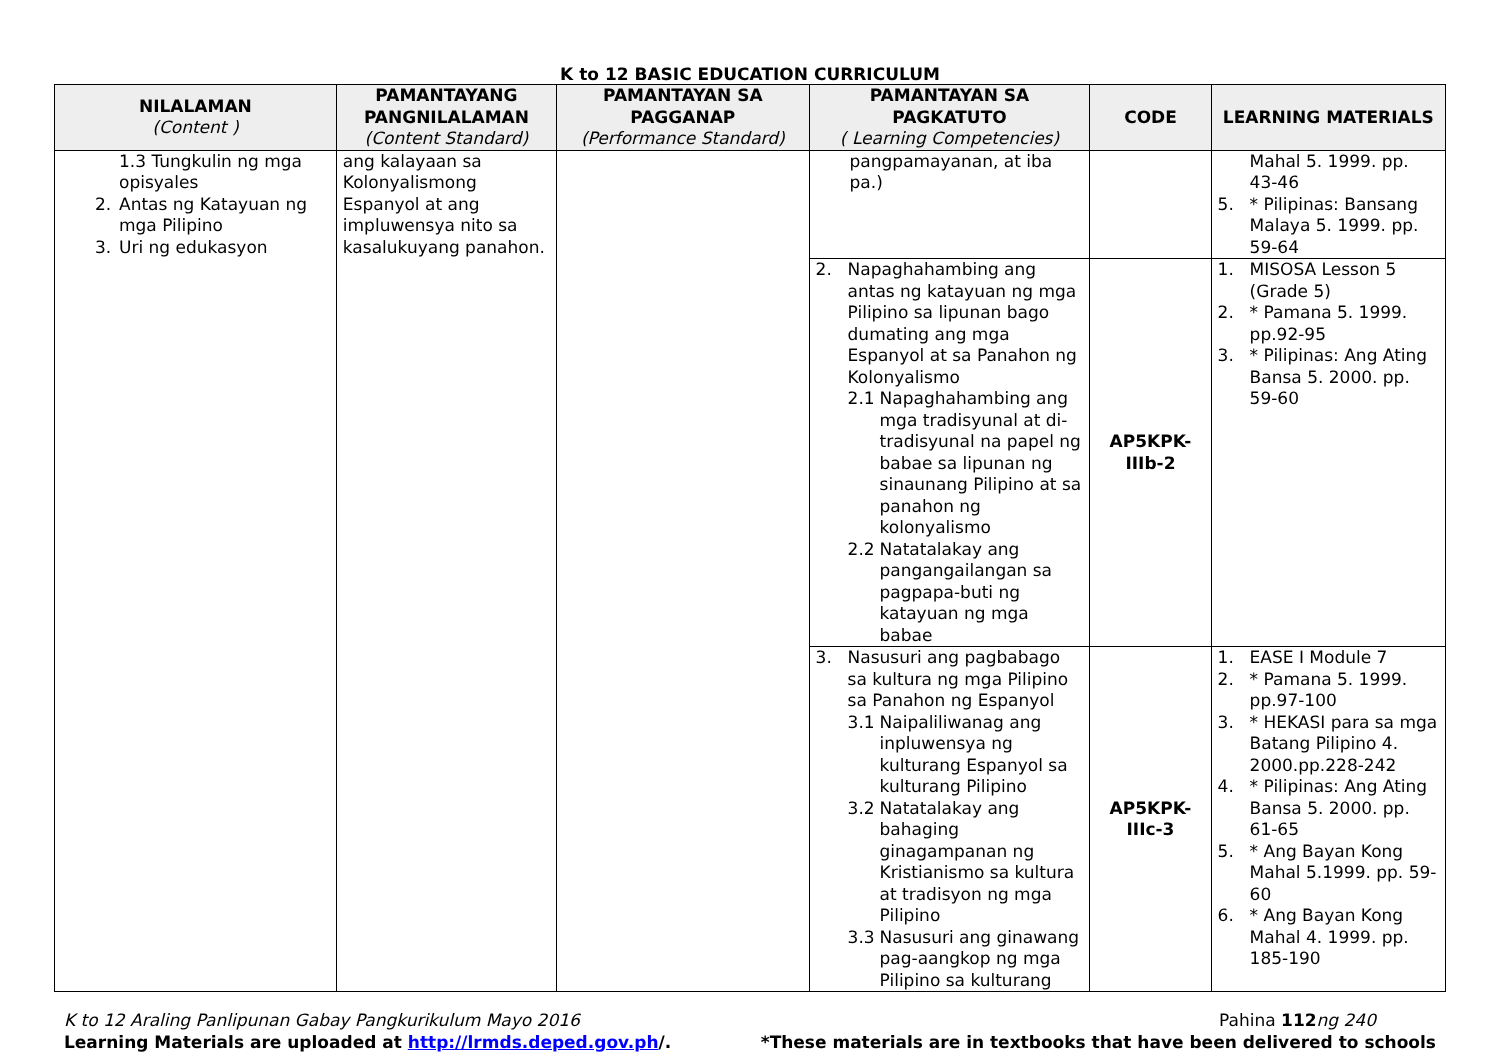K to 12 BASIC EDUCATION CURRICULUM
| NILALAMAN (Content ) | PAMANTAYANG PANGNILALAMAN (Content Standard) | PAMANTAYAN SA PAGGANAP (Performance Standard) | PAMANTAYAN SA PAGKATUTO ( Learning Competencies) | CODE | LEARNING MATERIALS |
| --- | --- | --- | --- | --- | --- |
| 1.3 Tungkulin ng mga opisyales 2. Antas ng Katayuan ng mga Pilipino 3. Uri ng edukasyon | ang kalayaan sa Kolonyalismong Espanyol at ang impluwensya nito sa kasalukuyang panahon. | | pangpamayanan, at iba pa.) | | Mahal 5. 1999. pp. 43-46 5. * Pilipinas: Bansang Malaya 5. 1999. pp. 59-64 |
| | | | 2. Napaghahambing ang antas ng katayuan ng mga Pilipino sa lipunan bago dumating ang mga Espanyol at sa Panahon ng Kolonyalismo 2.1 Napaghahambing ang mga tradisyunal at di-tradisyunal na papel ng babae sa lipunan ng sinaunang Pilipino at sa panahon ng kolonyalismo 2.2 Natatalakay ang pangangailangan sa pagpapa-buti ng katayuan ng mga babae | AP5KPK-IIIb-2 | 1. MISOSA Lesson 5 (Grade 5) 2. * Pamana 5. 1999. pp.92-95 3. * Pilipinas: Ang Ating Bansa 5. 2000. pp. 59-60 |
| | | | 3. Nasusuri ang pagbabago sa kultura ng mga Pilipino sa Panahon ng Espanyol 3.1 Naipaliliwanag ang inpluwensya ng kulturang Espanyol sa kulturang Pilipino 3.2 Natatalakay ang bahaging ginagampanan ng Kristianismo sa kultura at tradisyon ng mga Pilipino 3.3 Nasusuri ang ginawang pag-aangkop ng mga Pilipino sa kulturang | AP5KPK-IIIc-3 | 1. EASE I Module 7 2. * Pamana 5. 1999. pp.97-100 3. * HEKASI para sa mga Batang Pilipino 4. 2000.pp.228-242 4. * Pilipinas: Ang Ating Bansa 5. 2000. pp. 61-65 5. * Ang Bayan Kong Mahal 5.1999. pp. 59-60 6. * Ang Bayan Kong Mahal 4. 1999. pp. 185-190 |
K to 12 Araling Panlipunan Gabay Pangkurikulum Mayo 2016 Pahina 112 ng 240
Learning Materials are uploaded at http://lrmds.deped.gov.ph/. *These materials are in textbooks that have been delivered to schools